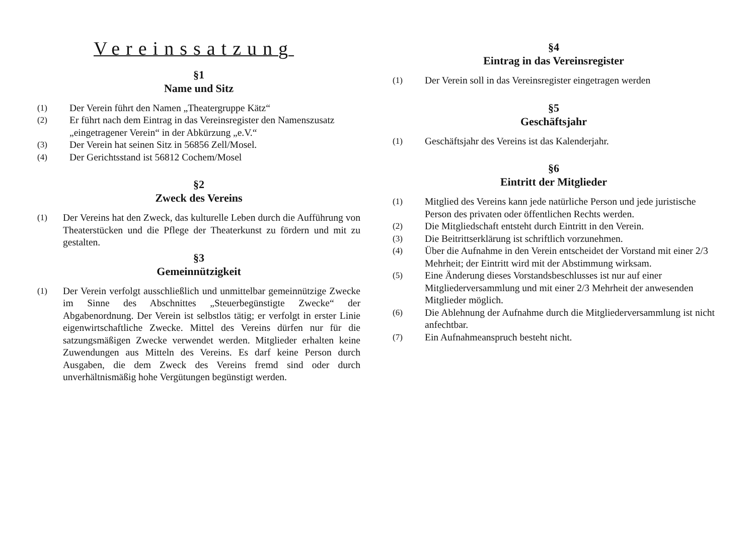Vereinssatzung
§1
Name und Sitz
(1) Der Verein führt den Namen „Theatergruppe Kätz“
(2) Er führt nach dem Eintrag in das Vereinsregister den Namenszusatz „eingetragener Verein“ in der Abkürzung „e.V.“
(3) Der Verein hat seinen Sitz in 56856 Zell/Mosel.
(4) Der Gerichtsstand ist 56812 Cochem/Mosel
§2
Zweck des Vereins
(1) Der Vereins hat den Zweck, das kulturelle Leben durch die Aufführung von Theaterstücken und die Pflege der Theaterkunst zu fördern und mit zu gestalten.
§3
Gemeinnützigkeit
(1) Der Verein verfolgt ausschließlich und unmittelbar gemeinnützige Zwecke im Sinne des Abschnittes „Steuerbegünstigte Zwecke“ der Abgabenordnung. Der Verein ist selbstlos tätig; er verfolgt in erster Linie eigenwirtschaftliche Zwecke. Mittel des Vereins dürfen nur für die satzungsmäßigen Zwecke verwendet werden. Mitglieder erhalten keine Zuwendungen aus Mitteln des Vereins. Es darf keine Person durch Ausgaben, die dem Zweck des Vereins fremd sind oder durch unverhältnismäßig hohe Vergütungen begünstigt werden.
§4
Eintrag in das Vereinsregister
(1) Der Verein soll in das Vereinsregister eingetragen werden
§5
Geschäftsjahr
(1) Geschäftsjahr des Vereins ist das Kalenderjahr.
§6
Eintritt der Mitglieder
(1) Mitglied des Vereins kann jede natürliche Person und jede juristische Person des privaten oder öffentlichen Rechts werden.
(2) Die Mitgliedschaft entsteht durch Eintritt in den Verein.
(3) Die Beitrittserklärung ist schriftlich vorzunehmen.
(4) Über die Aufnahme in den Verein entscheidet der Vorstand mit einer 2/3 Mehrheit; der Eintritt wird mit der Abstimmung wirksam.
(5) Eine Änderung dieses Vorstandsbeschlusses ist nur auf einer Mitgliederversammlung und mit einer 2/3 Mehrheit der anwesenden Mitglieder möglich.
(6) Die Ablehnung der Aufnahme durch die Mitgliederversammlung ist nicht anfechtbar.
(7) Ein Aufnahmeanspruch besteht nicht.